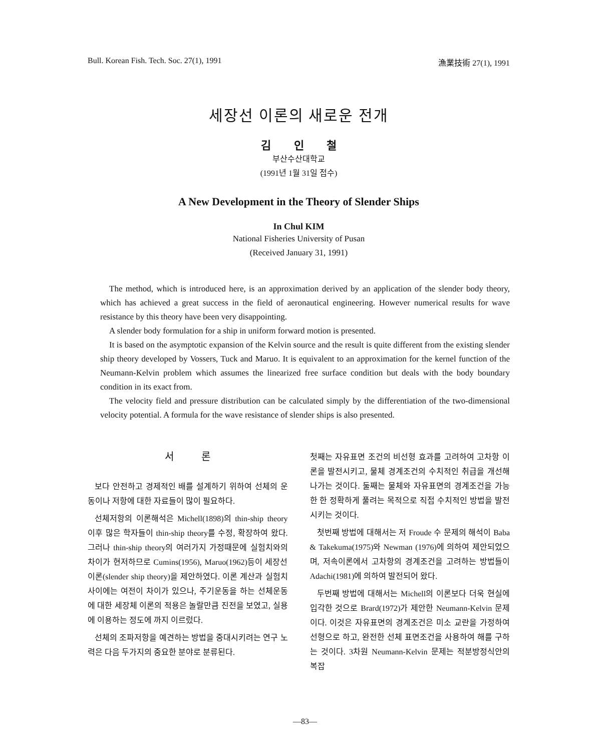Bull. Korean Fish. Tech. Soc. 27(1), 1991 漁業技術 27(1), 1991
세장선 이론의 새로운 전개
김 인 철
부산수산대학교
(1991년 1월 31일 접수)
A New Development in the Theory of Slender Ships
In Chul KIM
National Fisheries University of Pusan
(Received January 31, 1991)
The method, which is introduced here, is an approximation derived by an application of the slender body theory, which has achieved a great success in the field of aeronautical engineering. However numerical results for wave resistance by this theory have been very disappointing.
A slender body formulation for a ship in uniform forward motion is presented.
It is based on the asymptotic expansion of the Kelvin source and the result is quite different from the existing slender ship theory developed by Vossers, Tuck and Maruo. It is equivalent to an approximation for the kernel function of the Neumann-Kelvin problem which assumes the linearized free surface condition but deals with the body boundary condition in its exact from.
The velocity field and pressure distribution can be calculated simply by the differentiation of the two-dimensional velocity potential. A formula for the wave resistance of slender ships is also presented.
서 론
보다 안전하고 경제적인 배를 설계하기 위하여 선체의 운동이나 저항에 대한 자료들이 많이 필요하다.
선체저항의 이론해석은 Michell(1898)의 thin-ship theory이후 많은 학자들이 thin-ship theory를 수정, 확장하여 왔다. 그러나 thin-ship theory의 여러가지 가정때문에 실험치와의 차이가 현저하므로 Cumins(1956), Maruo(1962)등이 세장선 이론(slender ship theory)을 제안하였다. 이론 계산과 실험치 사이에는 여전이 차이가 있으나, 주기운동을 하는 선체운동에 대한 세장체 이론의 적용은 놀랄만큼 진전을 보였고, 실용에 이용하는 정도에 까지 이르렀다.
선체의 조파저항을 예견하는 방법을 중대시키려는 연구 노력은 다음 두가지의 중요한 분야로 분류된다.
첫째는 자유표면 조건의 비선형 효과를 고려하여 고차항 이론을 발전시키고, 물체 경계조건의 수치적인 취급을 개선해 나가는 것이다. 둘째는 물체와 자유표면의 경계조건을 가능한 한 정확하게 풀려는 목적으로 직접 수치적인 방법을 발전시키는 것이다.
첫번째 방법에 대해서는 저 Froude 수 문제의 해석이 Baba & Takekuma(1975)와 Newman (1976)에 의하여 제안되었으며, 저속이론에서 고차항의 경계조건을 고려하는 방법들이 Adachi(1981)에 의하여 발전되어 왔다.
두번째 방법에 대해서는 Michell의 이론보다 더욱 현실에 입각한 것으로 Brard(1972)가 제안한 Neumann-Kelvin 문제이다. 이것은 자유표면의 경계조건은 미소 교란을 가정하여 선형으로 하고, 완전한 선체 표면조건을 사용하여 해를 구하는 것이다. 3차원 Neumann-Kelvin 문제는 적분방정식안의 복잡
—83—